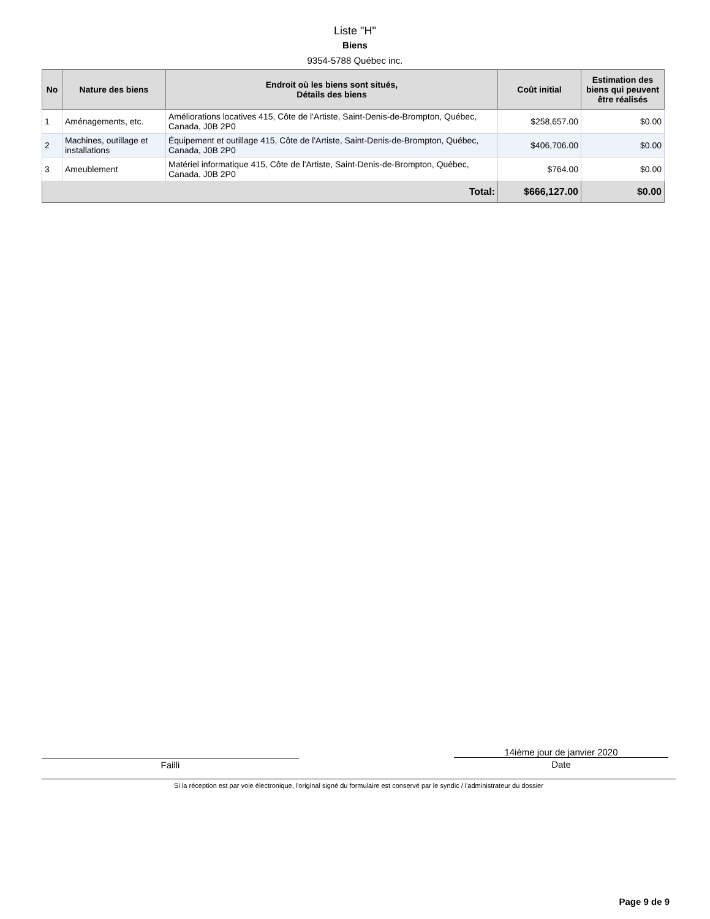Liste "H"
Biens
9354-5788 Québec inc.
| No | Nature des biens | Endroit où les biens sont situés, Détails des biens | Coût initial | Estimation des biens qui peuvent être réalisés |
| --- | --- | --- | --- | --- |
| 1 | Aménagements, etc. | Améliorations locatives 415, Côte de l'Artiste, Saint-Denis-de-Brompton, Québec, Canada, J0B 2P0 | $258,657.00 | $0.00 |
| 2 | Machines, outillage et installations | Équipement et outillage 415, Côte de l'Artiste, Saint-Denis-de-Brompton, Québec, Canada, J0B 2P0 | $406,706.00 | $0.00 |
| 3 | Ameublement | Matériel informatique 415, Côte de l'Artiste, Saint-Denis-de-Brompton, Québec, Canada, J0B 2P0 | $764.00 | $0.00 |
| Total: | | | $666,127.00 | $0.00 |
Failli 14ième jour de janvier 2020
Date
Si la réception est par voie électronique, l'original signé du formulaire est conservé par le syndic / l'administrateur du dossier
Page 9 de 9